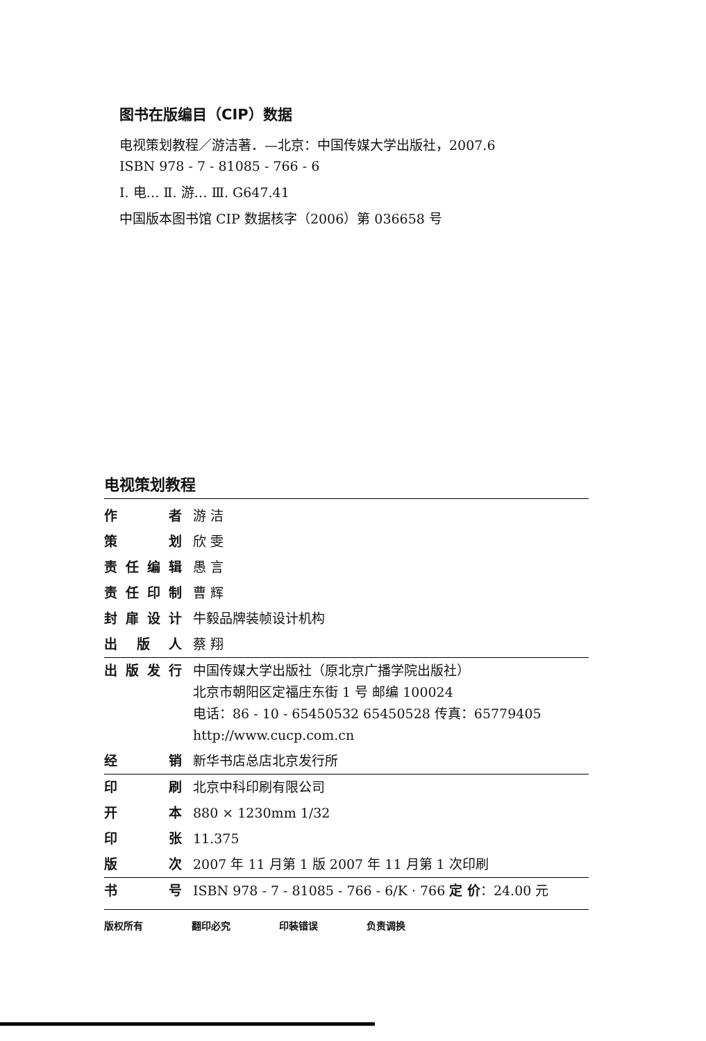图书在版编目（CIP）数据
电视策划教程／游洁著．—北京：中国传媒大学出版社，2007.6
ISBN 978 - 7 - 81085 - 766 - 6
Ⅰ. 电… Ⅱ. 游… Ⅲ. G647.41
中国版本图书馆 CIP 数据核字（2006）第 036658 号
电视策划教程
| 作者 | 游 洁 |
| 策划 | 欣 雯 |
| 责任编辑 | 愚 言 |
| 责任印制 | 曹 辉 |
| 封扉设计 | 牛毅品牌装帧设计机构 |
| 出版人 | 蔡 翔 |
| 出版发行 | 中国传媒大学出版社（原北京广播学院出版社） 北京市朝阳区定福庄东街 1 号 邮编 100024 电话：86 - 10 - 65450532 65450528 传真：65779405 http://www.cucp.com.cn |
| 经销 | 新华书店总店北京发行所 |
| 印刷 | 北京中科印刷有限公司 |
| 开本 | 880 × 1230mm 1/32 |
| 印张 | 11.375 |
| 版次 | 2007 年 11 月第 1 版 2007 年 11 月第 1 次印刷 |
| 书号 | ISBN 978 - 7 - 81085 - 766 - 6/K · 766 定 价 ：24.00 元 |
版权所有 翻印必究 印装错误 负责调换